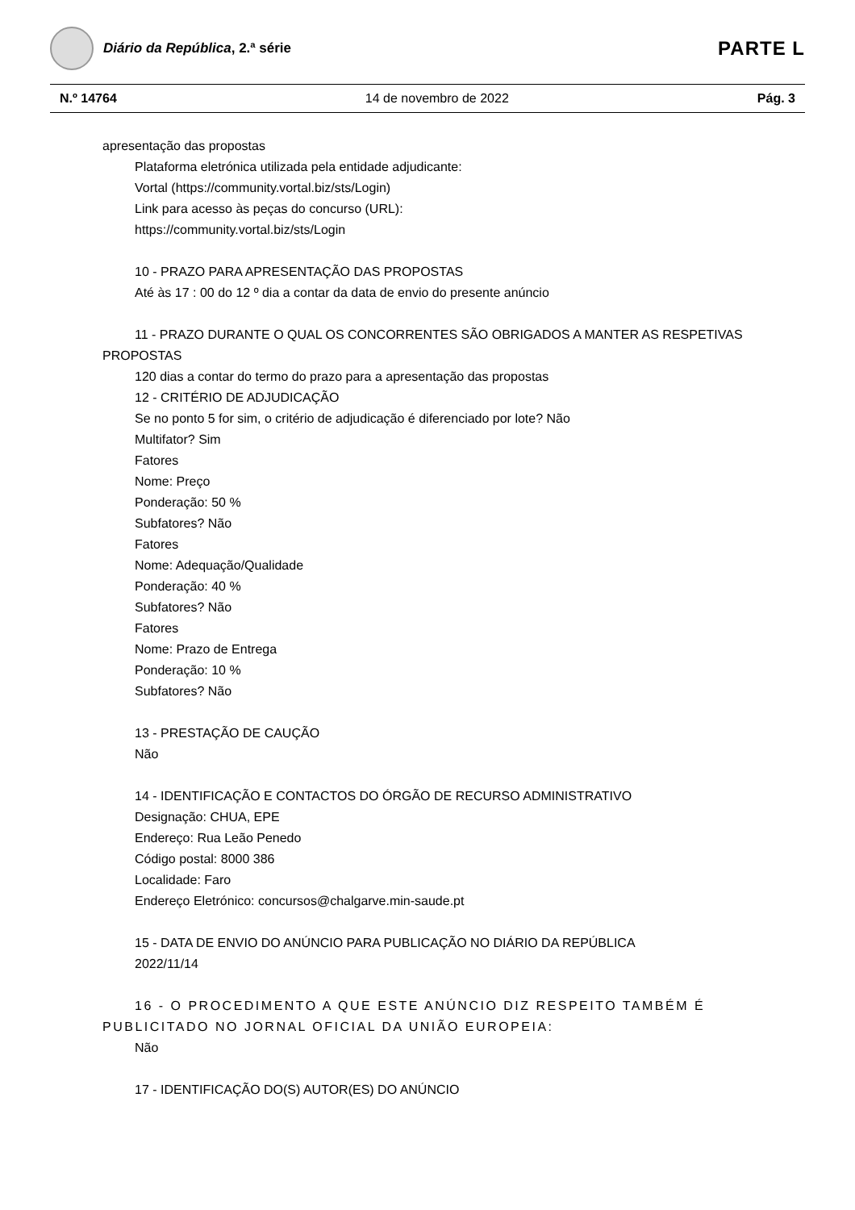Diário da República, 2.ª série
PARTE L
N.º 14764 14 de novembro de 2022 Pág. 3
apresentação das propostas
Plataforma eletrónica utilizada pela entidade adjudicante:
Vortal (https://community.vortal.biz/sts/Login)
Link para acesso às peças do concurso (URL):
https://community.vortal.biz/sts/Login
10 - PRAZO PARA APRESENTAÇÃO DAS PROPOSTAS
Até às 17 : 00 do 12 º dia a contar da data de envio do presente anúncio
11 - PRAZO DURANTE O QUAL OS CONCORRENTES SÃO OBRIGADOS A MANTER AS RESPETIVAS PROPOSTAS
120 dias a contar do termo do prazo para a apresentação das propostas
12 - CRITÉRIO DE ADJUDICAÇÃO
Se no ponto 5 for sim, o critério de adjudicação é diferenciado por lote? Não
Multifator? Sim
Fatores
Nome: Preço
Ponderação: 50 %
Subfatores? Não
Fatores
Nome: Adequação/Qualidade
Ponderação: 40 %
Subfatores? Não
Fatores
Nome: Prazo de Entrega
Ponderação: 10 %
Subfatores? Não
13 - PRESTAÇÃO DE CAUÇÃO
Não
14 - IDENTIFICAÇÃO E CONTACTOS DO ÓRGÃO DE RECURSO ADMINISTRATIVO
Designação: CHUA, EPE
Endereço: Rua Leão Penedo
Código postal: 8000 386
Localidade: Faro
Endereço Eletrónico: concursos@chalgarve.min-saude.pt
15 - DATA DE ENVIO DO ANÚNCIO PARA PUBLICAÇÃO NO DIÁRIO DA REPÚBLICA
2022/11/14
16 - O PROCEDIMENTO A QUE ESTE ANÚNCIO DIZ RESPEITO TAMBÉM É PUBLICITADO NO JORNAL OFICIAL DA UNIÃO EUROPEIA:
Não
17 - IDENTIFICAÇÃO DO(S) AUTOR(ES) DO ANÚNCIO